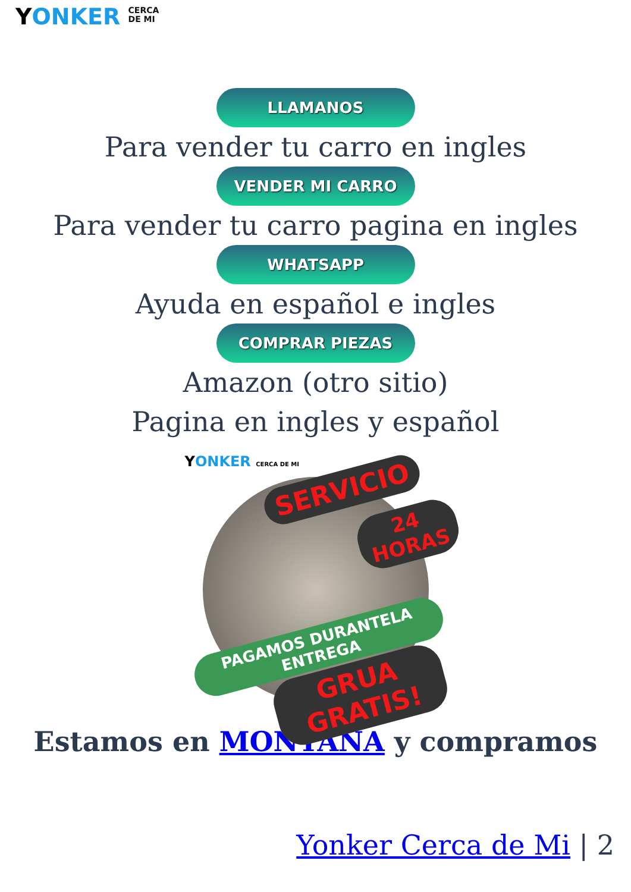YONKER CERCA
DE MI
LLAMANOS
Para vender tu carro en ingles
VENDER MI CARRO
Para vender tu carro pagina en ingles
WHATSAPP
Ayuda en español e ingles
COMPRAR PIEZAS
Amazon (otro sitio)
Pagina en ingles y español
YONKER CERCA DE MI
SERVICIO
24 HORAS
PAGAMOS DURANTELA ENTREGA
GRUA GRATIS!
Estamos en MONTANA y compramos
Yonker Cerca de Mi | 2